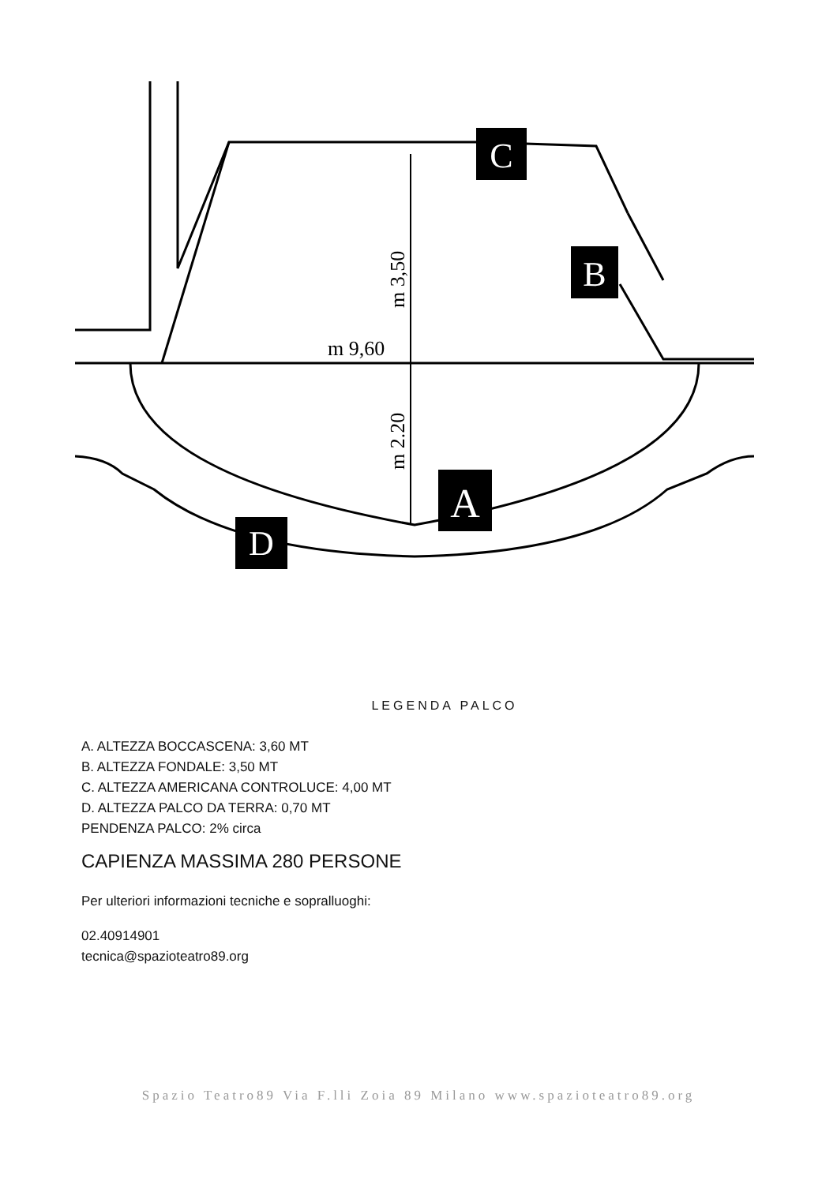C
B
A
D
m 9,60
m 3,50
m 2.20
LEGENDA PALCO
A. ALTEZZA BOCCASCENA: 3,60 MT
B. ALTEZZA FONDALE: 3,50 MT
C. ALTEZZA AMERICANA CONTROLUCE: 4,00 MT
D. ALTEZZA PALCO DA TERRA: 0,70 MT
PENDENZA PALCO: 2% circa
CAPIENZA MASSIMA 280 PERSONE
Per ulteriori informazioni tecniche e sopralluoghi:
02.40914901
tecnica@spazioteatro89.org
Spazio Teatro89 Via F.lli Zoia 89 Milano www.spazioteatro89.org